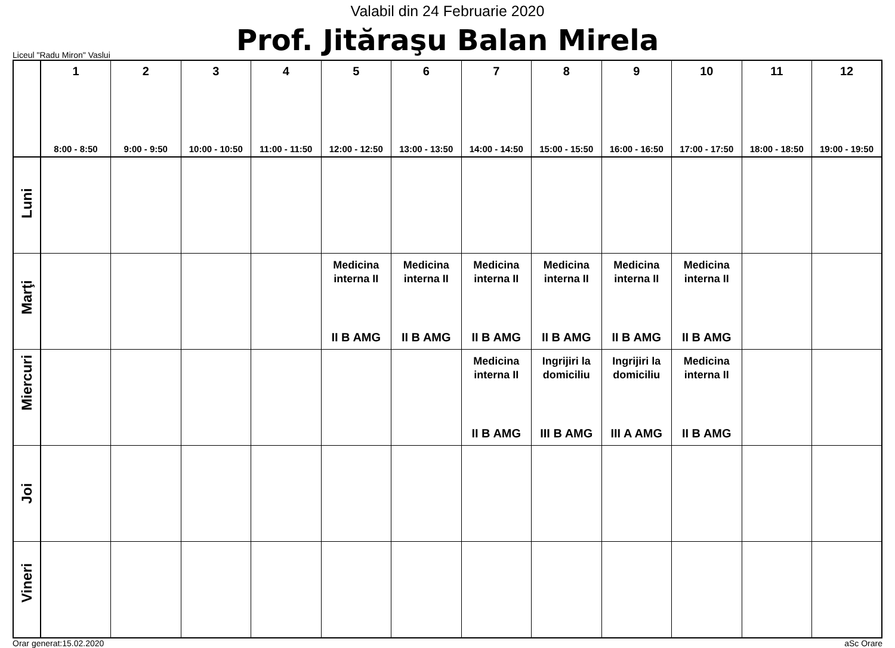Valabil din 24 Februarie 2020
Liceul "Radu Miron" Vaslui
Prof. Jităraşu Balan Mirela
| | 1 8:00 - 8:50 | 2 9:00 - 9:50 | 3 10:00 - 10:50 | 4 11:00 - 11:50 | 5 12:00 - 12:50 | 6 13:00 - 13:50 | 7 14:00 - 14:50 | 8 15:00 - 15:50 | 9 16:00 - 16:50 | 10 17:00 - 17:50 | 11 18:00 - 18:50 | 12 19:00 - 19:50 |
| --- | --- | --- | --- | --- | --- | --- | --- | --- | --- | --- | --- | --- |
| Luni | | | | | | | | | | | | |
| Marţi | | | | | Medicina interna II II B AMG | Medicina interna II II B AMG | Medicina interna II II B AMG | Medicina interna II II B AMG | Medicina interna II II B AMG | Medicina interna II II B AMG | | |
| Miercuri | | | | | | | Medicina interna II II B AMG | Ingrijiri la domiciliu III B AMG | Ingrijiri la domiciliu III A AMG | Medicina interna II II B AMG | | |
| Joi | | | | | | | | | | | | |
| Vineri | | | | | | | | | | | | |
Orar generat:15.02.2020 aSc Orare